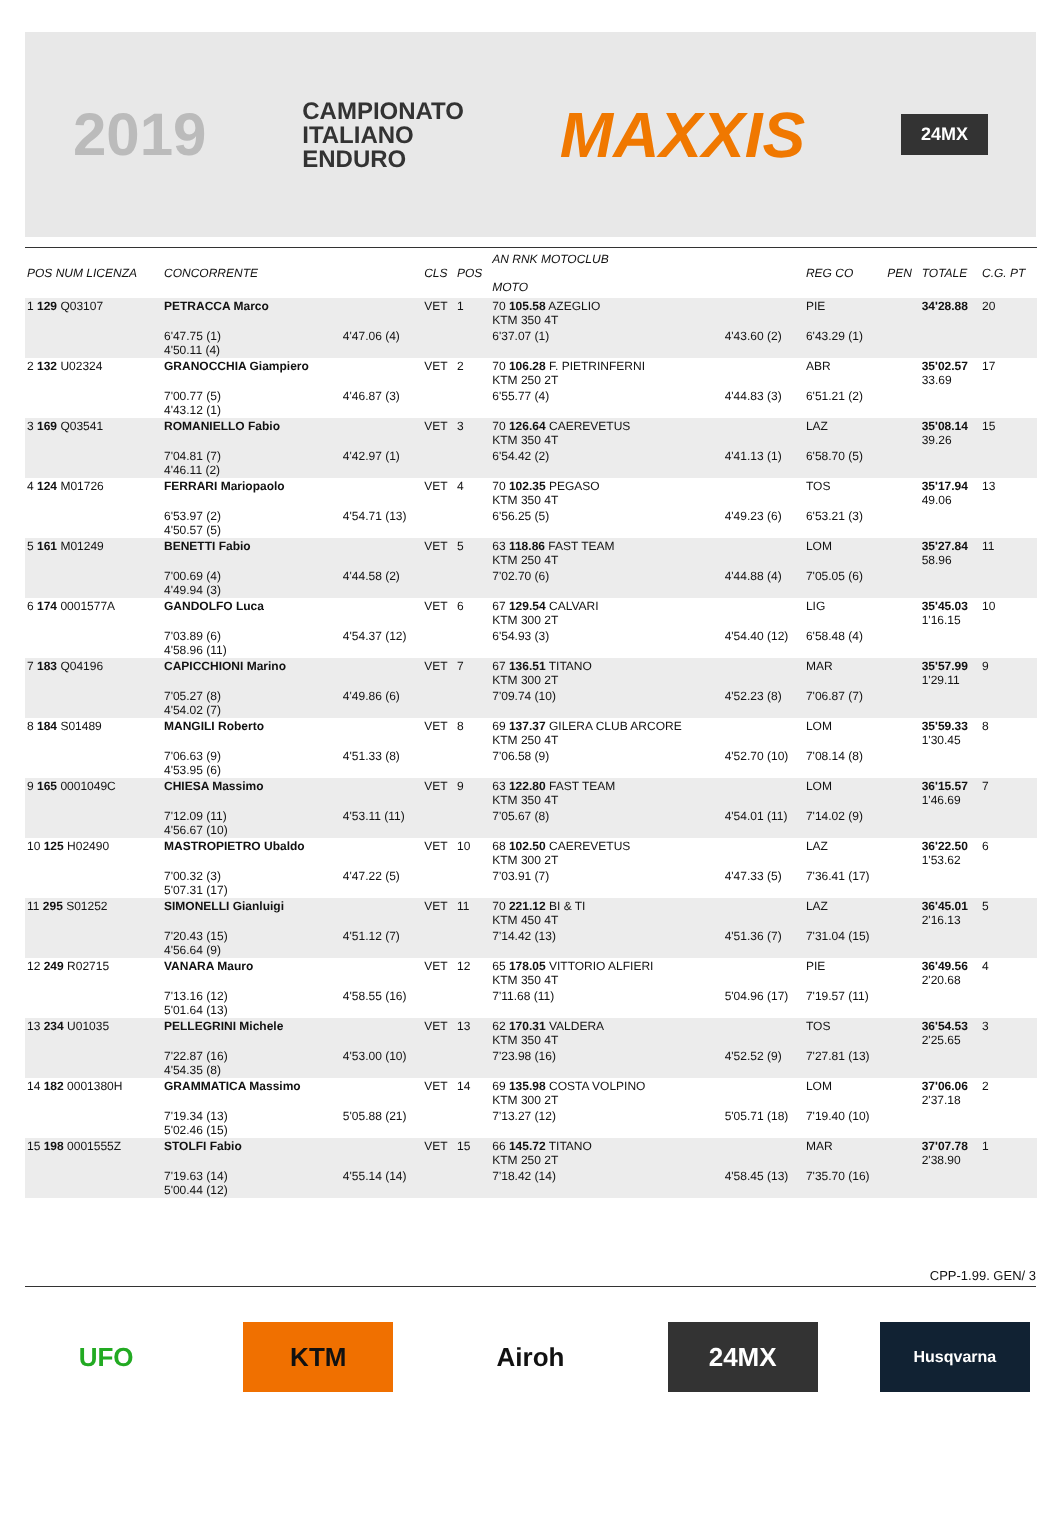2019
CAMPIONATO
ITALIANO
ENDURO
MAXXIS
24MX
| POS NUM LICENZA | CONCORRENTE | | CLS | POS | AN RNK MOTOCLUB MOTO | | REG CO | PEN | TOTALE | C.G. PT |
| --- | --- | --- | --- | --- | --- | --- | --- | --- | --- | --- |
| 1 129 Q03107 | PETRACCA Marco | | VET | 1 | 70 105.58 AZEGLIO KTM 350 4T | | PIE | | 34'28.88 | 20 |
| | 6'47.75 (1) 4'50.11 (4) | 4'47.06 (4) | | | 6'37.07 (1) | 4'43.60 (2) | 6'43.29 (1) | | | |
| 2 132 U02324 | GRANOCCHIA Giampiero | | VET | 2 | 70 106.28 F. PIETRINFERNI KTM 250 2T | | ABR | | 35'02.57 33.69 | 17 |
| | 7'00.77 (5) 4'43.12 (1) | 4'46.87 (3) | | | 6'55.77 (4) | 4'44.83 (3) | 6'51.21 (2) | | | |
| 3 169 Q03541 | ROMANIELLO Fabio | | VET | 3 | 70 126.64 CAEREVETUS KTM 350 4T | | LAZ | | 35'08.14 39.26 | 15 |
| | 7'04.81 (7) 4'46.11 (2) | 4'42.97 (1) | | | 6'54.42 (2) | 4'41.13 (1) | 6'58.70 (5) | | | |
| 4 124 M01726 | FERRARI Mariopaolo | | VET | 4 | 70 102.35 PEGASO KTM 350 4T | | TOS | | 35'17.94 49.06 | 13 |
| | 6'53.97 (2) 4'50.57 (5) | 4'54.71 (13) | | | 6'56.25 (5) | 4'49.23 (6) | 6'53.21 (3) | | | |
| 5 161 M01249 | BENETTI Fabio | | VET | 5 | 63 118.86 FAST TEAM KTM 250 4T | | LOM | | 35'27.84 58.96 | 11 |
| | 7'00.69 (4) 4'49.94 (3) | 4'44.58 (2) | | | 7'02.70 (6) | 4'44.88 (4) | 7'05.05 (6) | | | |
| 6 174 0001577A | GANDOLFO Luca | | VET | 6 | 67 129.54 CALVARI KTM 300 2T | | LIG | | 35'45.03 1'16.15 | 10 |
| | 7'03.89 (6) 4'58.96 (11) | 4'54.37 (12) | | | 6'54.93 (3) | 4'54.40 (12) | 6'58.48 (4) | | | |
| 7 183 Q04196 | CAPICCHIONI Marino | | VET | 7 | 67 136.51 TITANO KTM 300 2T | | MAR | | 35'57.99 1'29.11 | 9 |
| | 7'05.27 (8) 4'54.02 (7) | 4'49.86 (6) | | | 7'09.74 (10) | 4'52.23 (8) | 7'06.87 (7) | | | |
| 8 184 S01489 | MANGILI Roberto | | VET | 8 | 69 137.37 GILERA CLUB ARCORE KTM 250 4T | | LOM | | 35'59.33 1'30.45 | 8 |
| | 7'06.63 (9) 4'53.95 (6) | 4'51.33 (8) | | | 7'06.58 (9) | 4'52.70 (10) | 7'08.14 (8) | | | |
| 9 165 0001049C | CHIESA Massimo | | VET | 9 | 63 122.80 FAST TEAM KTM 350 4T | | LOM | | 36'15.57 1'46.69 | 7 |
| | 7'12.09 (11) 4'56.67 (10) | 4'53.11 (11) | | | 7'05.67 (8) | 4'54.01 (11) | 7'14.02 (9) | | | |
| 10 125 H02490 | MASTROPIETRO Ubaldo | | VET | 10 | 68 102.50 CAEREVETUS KTM 300 2T | | LAZ | | 36'22.50 1'53.62 | 6 |
| | 7'00.32 (3) 5'07.31 (17) | 4'47.22 (5) | | | 7'03.91 (7) | 4'47.33 (5) | 7'36.41 (17) | | | |
| 11 295 S01252 | SIMONELLI Gianluigi | | VET | 11 | 70 221.12 BI & TI KTM 450 4T | | LAZ | | 36'45.01 2'16.13 | 5 |
| | 7'20.43 (15) 4'56.64 (9) | 4'51.12 (7) | | | 7'14.42 (13) | 4'51.36 (7) | 7'31.04 (15) | | | |
| 12 249 R02715 | VANARA Mauro | | VET | 12 | 65 178.05 VITTORIO ALFIERI KTM 350 4T | | PIE | | 36'49.56 2'20.68 | 4 |
| | 7'13.16 (12) 5'01.64 (13) | 4'58.55 (16) | | | 7'11.68 (11) | 5'04.96 (17) | 7'19.57 (11) | | | |
| 13 234 U01035 | PELLEGRINI Michele | | VET | 13 | 62 170.31 VALDERA KTM 350 4T | | TOS | | 36'54.53 2'25.65 | 3 |
| | 7'22.87 (16) 4'54.35 (8) | 4'53.00 (10) | | | 7'23.98 (16) | 4'52.52 (9) | 7'27.81 (13) | | | |
| 14 182 0001380H | GRAMMATICA Massimo | | VET | 14 | 69 135.98 COSTA VOLPINO KTM 300 2T | | LOM | | 37'06.06 2'37.18 | 2 |
| | 7'19.34 (13) 5'02.46 (15) | 5'05.88 (21) | | | 7'13.27 (12) | 5'05.71 (18) | 7'19.40 (10) | | | |
| 15 198 0001555Z | STOLFI Fabio | | VET | 15 | 66 145.72 TITANO KTM 250 2T | | MAR | | 37'07.78 2'38.90 | 1 |
| | 7'19.63 (14) 5'00.44 (12) | 4'55.14 (14) | | | 7'18.42 (14) | 4'58.45 (13) | 7'35.70 (16) | | | |
CPP-1.99. GEN/ 3
UFO KTM Airoh 24MX
Husqvarna